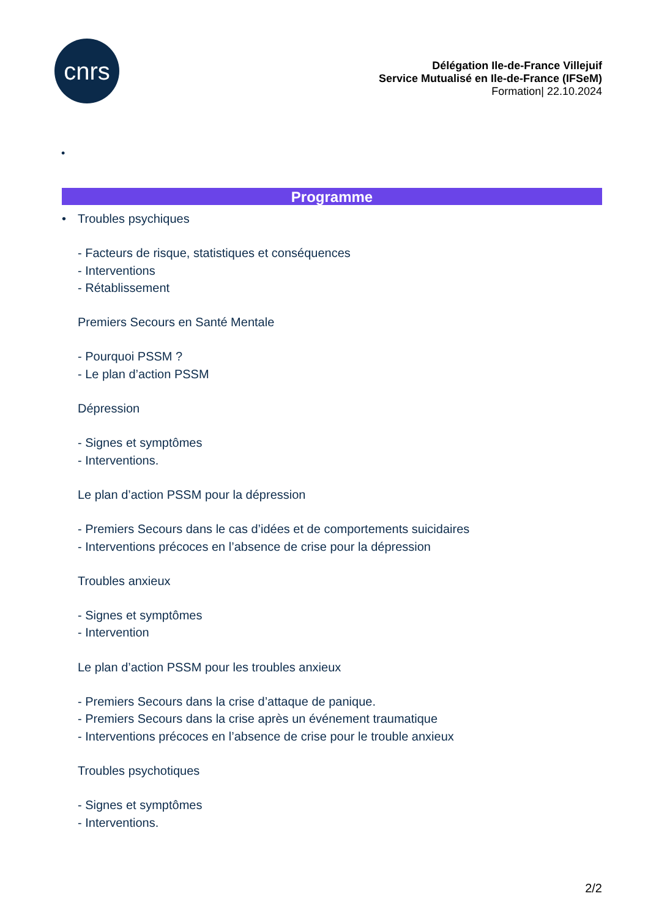cnrs
Délégation Ile-de-France Villejuif
Service Mutualisé en Ile-de-France (IFSeM)
Formation| 22.10.2024
•
Programme
• Troubles psychiques
- Facteurs de risque, statistiques et conséquences
- Interventions
- Rétablissement
Premiers Secours en Santé Mentale
- Pourquoi PSSM ?
- Le plan d’action PSSM
Dépression
- Signes et symptômes
- Interventions.
Le plan d’action PSSM pour la dépression
- Premiers Secours dans le cas d’idées et de comportements suicidaires
- Interventions précoces en l’absence de crise pour la dépression
Troubles anxieux
- Signes et symptômes
- Intervention
Le plan d’action PSSM pour les troubles anxieux
- Premiers Secours dans la crise d’attaque de panique.
- Premiers Secours dans la crise après un événement traumatique
- Interventions précoces en l’absence de crise pour le trouble anxieux
Troubles psychotiques
- Signes et symptômes
- Interventions.
2/2